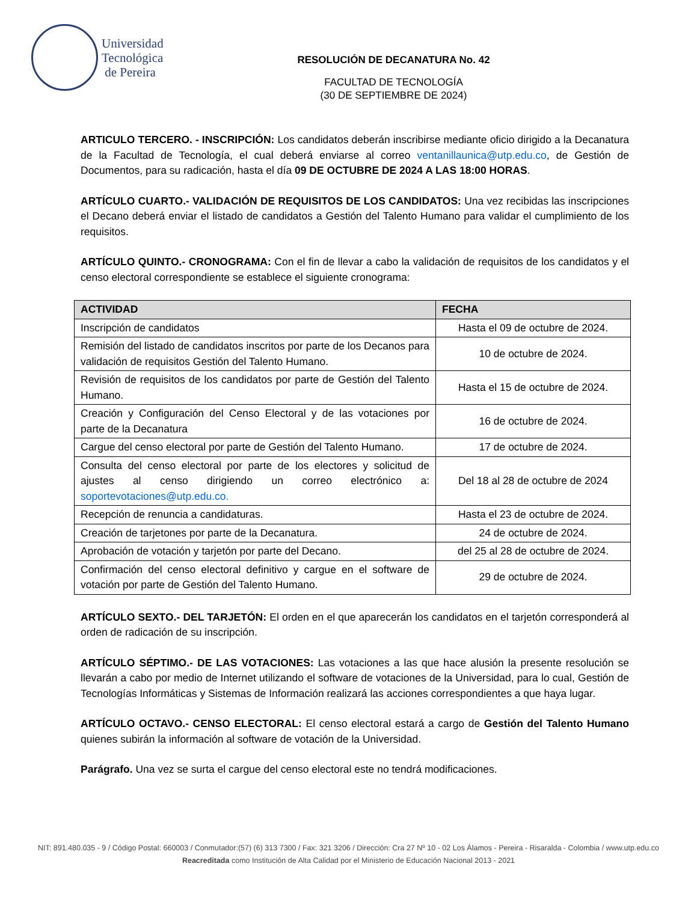Universidad
Tecnológica
de Pereira
RESOLUCIÓN DE DECANATURA No. 42
FACULTAD DE TECNOLOGÍA
(30 DE SEPTIEMBRE DE 2024)
ARTICULO TERCERO. - INSCRIPCIÓN: Los candidatos deberán inscribirse mediante oficio dirigido a la Decanatura de la Facultad de Tecnología, el cual deberá enviarse al correo ventanillaunica@utp.edu.co, de Gestión de Documentos, para su radicación, hasta el día 09 DE OCTUBRE DE 2024 A LAS 18:00 HORAS.
ARTÍCULO CUARTO.- VALIDACIÓN DE REQUISITOS DE LOS CANDIDATOS: Una vez recibidas las inscripciones el Decano deberá enviar el listado de candidatos a Gestión del Talento Humano para validar el cumplimiento de los requisitos.
ARTÍCULO QUINTO.- CRONOGRAMA: Con el fin de llevar a cabo la validación de requisitos de los candidatos y el censo electoral correspondiente se establece el siguiente cronograma:
| ACTIVIDAD | FECHA |
| --- | --- |
| Inscripción de candidatos | Hasta el 09 de octubre de 2024. |
| Remisión del listado de candidatos inscritos por parte de los Decanos para validación de requisitos Gestión del Talento Humano. | 10 de octubre de 2024. |
| Revisión de requisitos de los candidatos por parte de Gestión del Talento Humano. | Hasta el 15 de octubre de 2024. |
| Creación y Configuración del Censo Electoral y de las votaciones por parte de la Decanatura | 16 de octubre de 2024. |
| Cargue del censo electoral por parte de Gestión del Talento Humano. | 17 de octubre de 2024. |
| Consulta del censo electoral por parte de los electores y solicitud de ajustes al censo dirigiendo un correo electrónico a: soportevotaciones@utp.edu.co. | Del 18 al 28 de octubre de 2024 |
| Recepción de renuncia a candidaturas. | Hasta el 23 de octubre de 2024. |
| Creación de tarjetones por parte de la Decanatura. | 24 de octubre de 2024. |
| Aprobación de votación y tarjetón por parte del Decano. | del 25 al 28 de octubre de 2024. |
| Confirmación del censo electoral definitivo y cargue en el software de votación por parte de Gestión del Talento Humano. | 29 de octubre de 2024. |
ARTÍCULO SEXTO.- DEL TARJETÓN: El orden en el que aparecerán los candidatos en el tarjetón corresponderá al orden de radicación de su inscripción.
ARTÍCULO SÉPTIMO.- DE LAS VOTACIONES: Las votaciones a las que hace alusión la presente resolución se llevarán a cabo por medio de Internet utilizando el software de votaciones de la Universidad, para lo cual, Gestión de Tecnologías Informáticas y Sistemas de Información realizará las acciones correspondientes a que haya lugar.
ARTÍCULO OCTAVO.- CENSO ELECTORAL: El censo electoral estará a cargo de Gestión del Talento Humano quienes subirán la información al software de votación de la Universidad.
Parágrafo. Una vez se surta el cargue del censo electoral este no tendrá modificaciones.
NIT: 891.480.035 - 9 / Código Postal: 660003 / Conmutador:(57) (6) 313 7300 / Fax: 321 3206 / Dirección: Cra 27 Nº 10 - 02 Los Álamos - Pereira - Risaralda - Colombia / www.utp.edu.co
Reacreditada como Institución de Alta Calidad por el Ministerio de Educación Nacional 2013 - 2021